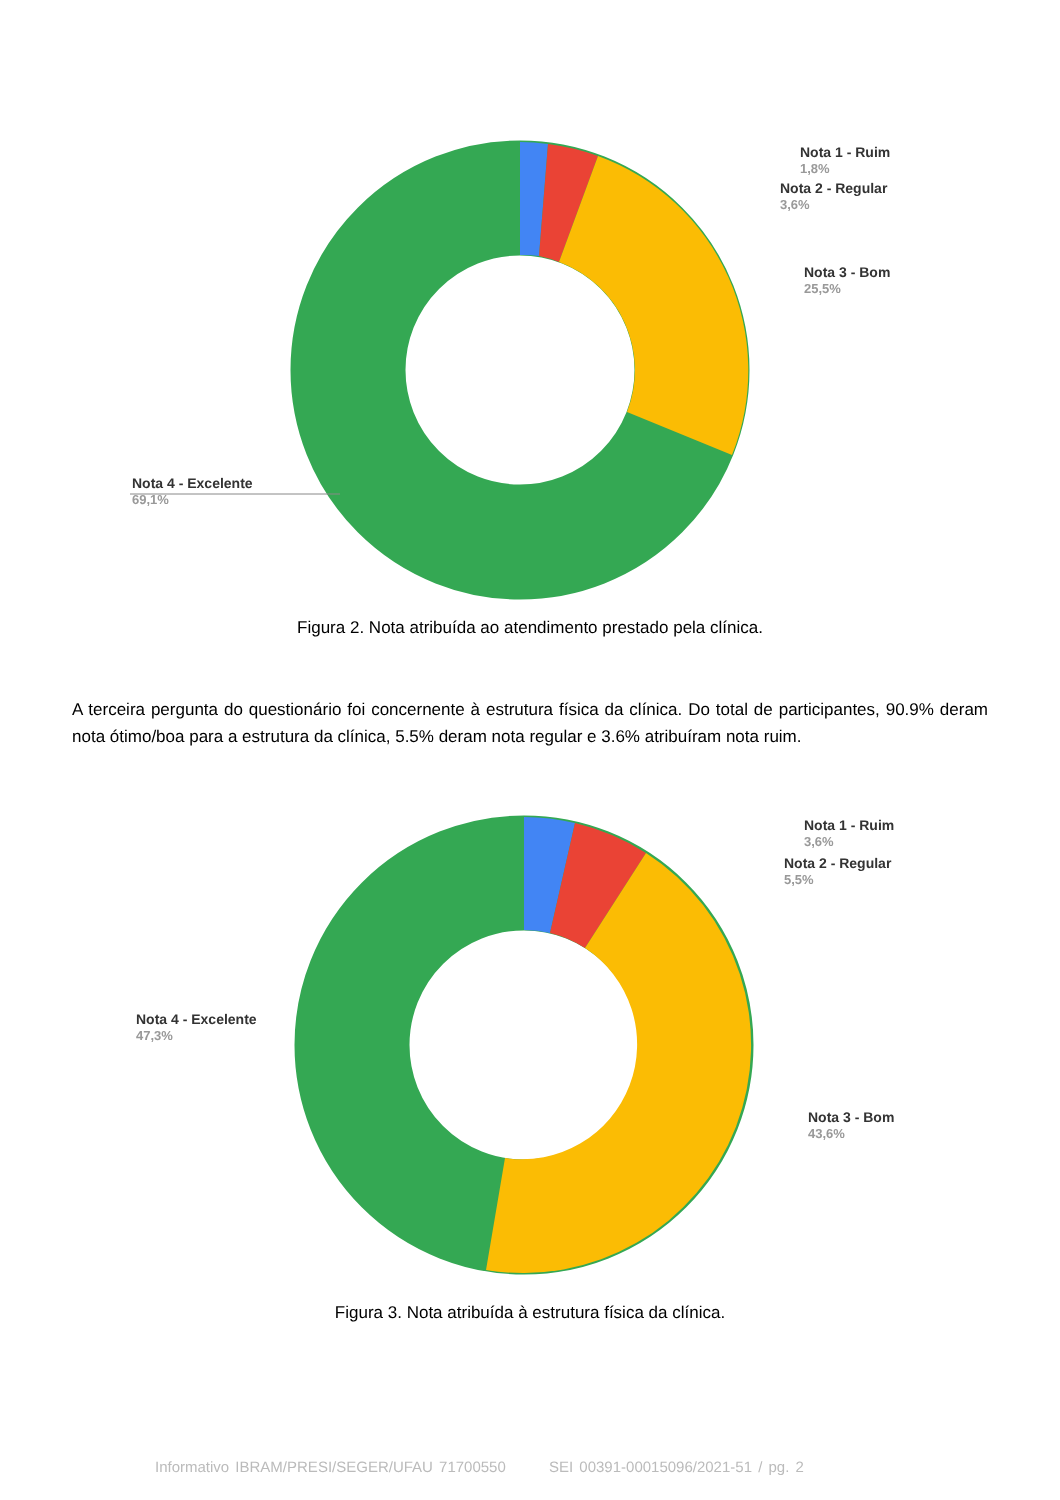Nota 1 - Ruim
1,8%
Nota 2 - Regular
3,6%
Nota 3 - Bom
25,5%
Nota 4 - Excelente
69,1%
Figura 2. Nota atribuída ao atendimento prestado pela clínica.
A terceira pergunta do questionário foi concernente à estrutura física da clínica. Do total de participantes, 90.9% deram nota ótimo/boa para a estrutura da clínica, 5.5% deram nota regular e 3.6% atribuíram nota ruim.
Nota 1 - Ruim
3,6%
Nota 2 - Regular
5,5%
Nota 3 - Bom
43,6%
Nota 4 - Excelente
47,3%
Figura 3. Nota atribuída à estrutura física da clínica.
Informativo IBRAM/PRESI/SEGER/UFAU 71700550 SEI 00391-00015096/2021-51 / pg. 2